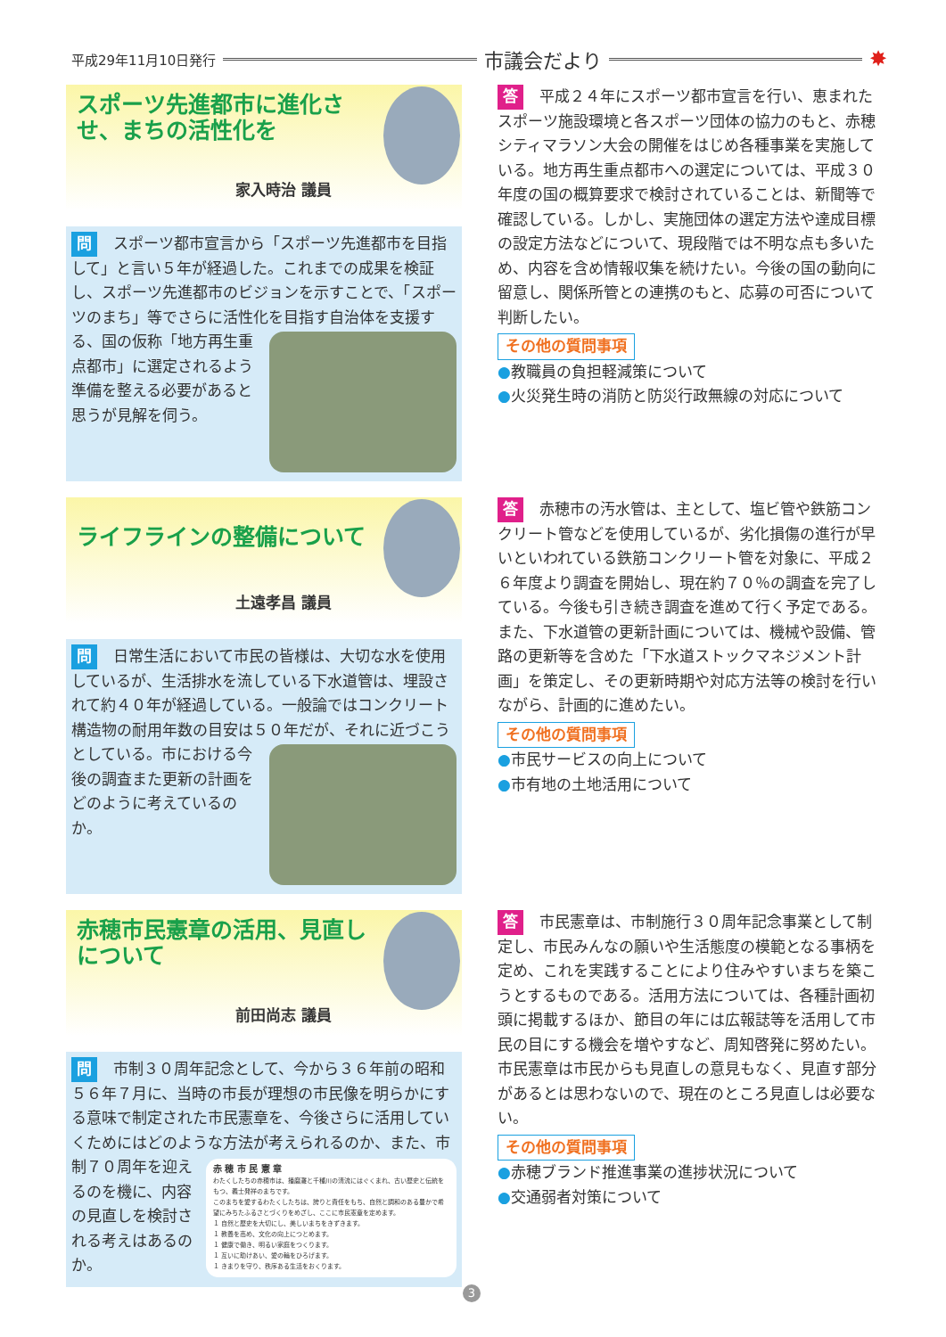平成29年11月10日発行 市議会だより ✸
スポーツ先進都市に進化させ、まちの活性化を
家入時治 議員
問 スポーツ都市宣言から「スポーツ先進都市を目指して」と言い５年が経過した。これまでの成果を検証し、スポーツ先進都市のビジョンを示すことで、「スポーツのまち」等でさらに活性化を目指
す自治体を支援する、国の仮称「地方再生重点都市」に選定されるよう準備を整える必要があると思うが見解を伺う。
答 平成２４年にスポーツ都市宣言を行い、恵まれたスポーツ施設環境と各スポーツ団体の協力のもと、赤穂シティマラソン大会の開催をはじめ各種事業を実施している。地方再生重点都市への選定については、平成３０年度の国の概算要求で検討されていることは、新聞等で確認している。しかし、実施団体の選定方法や達成目標の設定方法などについて、現段階では不明な点も多いため、内容を含め情報収集を続けたい。今後の国の動向に留意し、関係所管との連携のもと、応募の可否について判断したい。
その他の質問事項
●教職員の負担軽減策について
●火災発生時の消防と防災行政無線の対応について
ライフラインの整備について
土遠孝昌 議員
問 日常生活において市民の皆様は、大切な水を使用しているが、生活排水を流している下水道管は、埋設されて約４０年が経過している。一般論ではコンクリート構造物の耐用年数の目安は５０年だが、
それに近づこうとしている。市における今後の調査また更新の計画をどのように考えているのか。
答 赤穂市の汚水管は、主として、塩ビ管や鉄筋コンクリート管などを使用しているが、劣化損傷の進行が早いといわれている鉄筋コンクリート管を対象に、平成２６年度より調査を開始し、現在約７０％の調査を完了している。今後も引き続き調査を進めて行く予定である。また、下水道管の更新計画については、機械や設備、管路の更新等を含めた「下水道ストックマネジメント計画」を策定し、その更新時期や対応方法等の検討を行いながら、計画的に進めたい。
その他の質問事項
●市民サービスの向上について
●市有地の土地活用について
赤穂市民憲章の活用、見直しについて
前田尚志 議員
問 市制３０周年記念として、今から３６年前の昭和５６年７月に、当時の市長が理想の市民像を明らかにする意味で制定された市民憲章を、今後さらに活用していくためにはどのような方法が考えられ
赤 穂 市 民 憲 章
わたくしたちの赤穂市は、播磨灘と千種川の清流にはぐくまれ、古い歴史と伝統をもつ、義士発祥のまちです。
このまちを愛するわたくしたちは、誇りと責任をもち、自然と調和のある豊かで希望にみちたふるさとづくりをめざし、ここに市民憲章を定めます。
１ 自然と歴史を大切にし、美しいまちをきずきます。
１ 教養を高め、文化の向上につとめます。
１ 健康で働き、明るい家庭をつくります。
１ 互いに助けあい、愛の輪をひろげます。
１ きまりを守り、秩序ある生活をおくります。
るのか、また、市制７０周年を迎えるのを機に、内容の見直しを検討される考えはあるのか。
答 市民憲章は、市制施行３０周年記念事業として制定し、市民みんなの願いや生活態度の模範となる事柄を定め、これを実践することにより住みやすいまちを築こうとするものである。活用方法については、各種計画初頭に掲載するほか、節目の年には広報誌等を活用して市民の目にする機会を増やすなど、周知啓発に努めたい。市民憲章は市民からも見直しの意見もなく、見直す部分があるとは思わないので、現在のところ見直しは必要ない。
その他の質問事項
●赤穂ブランド推進事業の進捗状況について
●交通弱者対策について
3